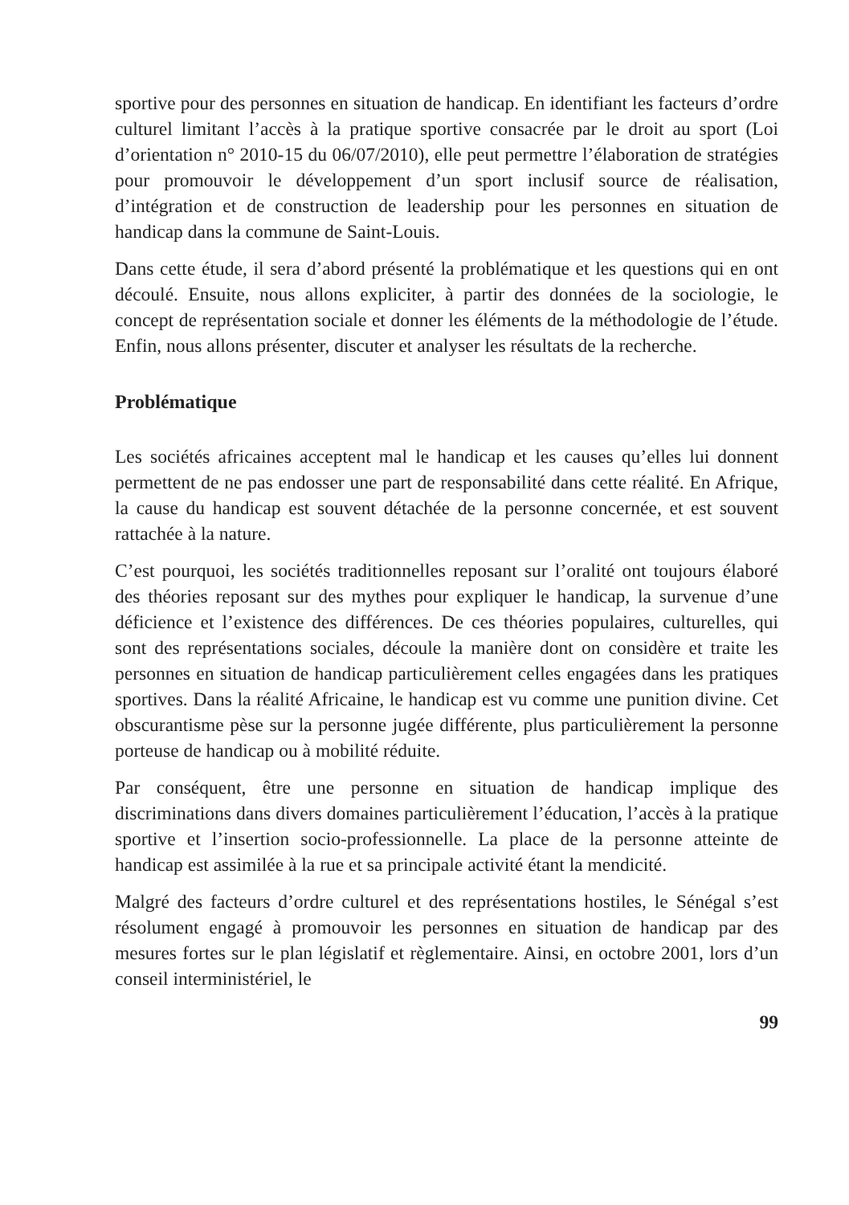sportive pour des personnes en situation de handicap. En identifiant les facteurs d’ordre culturel limitant l’accès à la pratique sportive consacrée par le droit au sport (Loi d’orientation n° 2010-15 du 06/07/2010), elle peut permettre l’élaboration de stratégies pour promouvoir le développement d’un sport inclusif source de réalisation, d’intégration et de construction de leadership pour les personnes en situation de handicap dans la commune de Saint-Louis.
Dans cette étude, il sera d’abord présenté la problématique et les questions qui en ont découlé. Ensuite, nous allons expliciter, à partir des données de la sociologie, le concept de représentation sociale et donner les éléments de la méthodologie de l’étude. Enfin, nous allons présenter, discuter et analyser les résultats de la recherche.
Problématique
Les sociétés africaines acceptent mal le handicap et les causes qu’elles lui donnent permettent de ne pas endosser une part de responsabilité dans cette réalité. En Afrique, la cause du handicap est souvent détachée de la personne concernée, et est souvent rattachée à la nature.
C’est pourquoi, les sociétés traditionnelles reposant sur l’oralité ont toujours élaboré des théories reposant sur des mythes pour expliquer le handicap, la survenue d’une déficience et l’existence des différences. De ces théories populaires, culturelles, qui sont des représentations sociales, découle la manière dont on considère et traite les personnes en situation de handicap particulièrement celles engagées dans les pratiques sportives. Dans la réalité Africaine, le handicap est vu comme une punition divine. Cet obscurantisme pèse sur la personne jugée différente, plus particulièrement la personne porteuse de handicap ou à mobilité réduite.
Par conséquent, être une personne en situation de handicap implique des discriminations dans divers domaines particulièrement l’éducation, l’accès à la pratique sportive et l’insertion socio-professionnelle. La place de la personne atteinte de handicap est assimilée à la rue et sa principale activité étant la mendicité.
Malgré des facteurs d’ordre culturel et des représentations hostiles, le Sénégal s’est résolument engagé à promouvoir les personnes en situation de handicap par des mesures fortes sur le plan législatif et règlementaire. Ainsi, en octobre 2001, lors d’un conseil interministériel, le
99